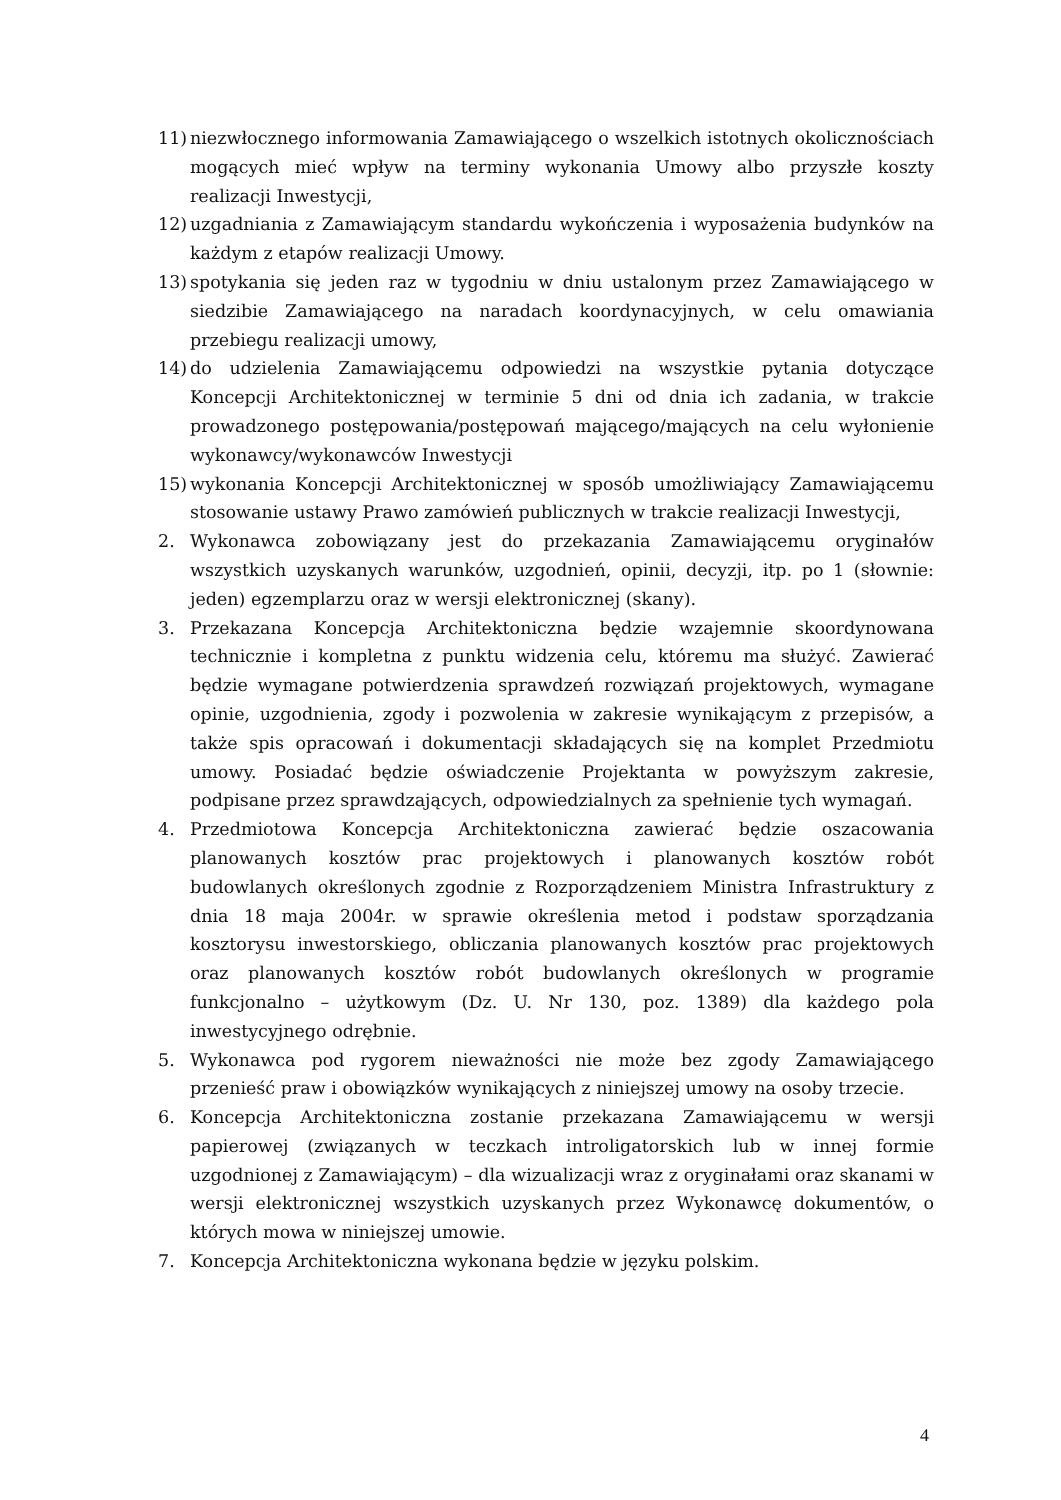11) niezwłocznego informowania Zamawiającego o wszelkich istotnych okolicznościach mogących mieć wpływ na terminy wykonania Umowy albo przyszłe koszty realizacji Inwestycji,
12) uzgadniania z Zamawiającym standardu wykończenia i wyposażenia budynków na każdym z etapów realizacji Umowy.
13) spotykania się jeden raz w tygodniu w dniu ustalonym przez Zamawiającego w siedzibie Zamawiającego na naradach koordynacyjnych, w celu omawiania przebiegu realizacji umowy,
14) do udzielenia Zamawiającemu odpowiedzi na wszystkie pytania dotyczące Koncepcji Architektonicznej w terminie 5 dni od dnia ich zadania, w trakcie prowadzonego postępowania/postępowań mającego/mających na celu wyłonienie wykonawcy/wykonawców Inwestycji
15) wykonania Koncepcji Architektonicznej w sposób umożliwiający Zamawiającemu stosowanie ustawy Prawo zamówień publicznych w trakcie realizacji Inwestycji,
2. Wykonawca zobowiązany jest do przekazania Zamawiającemu oryginałów wszystkich uzyskanych warunków, uzgodnień, opinii, decyzji, itp. po 1 (słownie: jeden) egzemplarzu oraz w wersji elektronicznej (skany).
3. Przekazana Koncepcja Architektoniczna będzie wzajemnie skoordynowana technicznie i kompletna z punktu widzenia celu, któremu ma służyć. Zawierać będzie wymagane potwierdzenia sprawdzeń rozwiązań projektowych, wymagane opinie, uzgodnienia, zgody i pozwolenia w zakresie wynikającym z przepisów, a także spis opracowań i dokumentacji składających się na komplet Przedmiotu umowy. Posiadać będzie oświadczenie Projektanta w powyższym zakresie, podpisane przez sprawdzających, odpowiedzialnych za spełnienie tych wymagań.
4. Przedmiotowa Koncepcja Architektoniczna zawierać będzie oszacowania planowanych kosztów prac projektowych i planowanych kosztów robót budowlanych określonych zgodnie z Rozporządzeniem Ministra Infrastruktury z dnia 18 maja 2004r. w sprawie określenia metod i podstaw sporządzania kosztorysu inwestorskiego, obliczania planowanych kosztów prac projektowych oraz planowanych kosztów robót budowlanych określonych w programie funkcjonalno – użytkowym (Dz. U. Nr 130, poz. 1389) dla każdego pola inwestycyjnego odrębnie.
5. Wykonawca pod rygorem nieważności nie może bez zgody Zamawiającego przenieść praw i obowiązków wynikających z niniejszej umowy na osoby trzecie.
6. Koncepcja Architektoniczna zostanie przekazana Zamawiającemu w wersji papierowej (związanych w teczkach introligatorskich lub w innej formie uzgodnionej z Zamawiającym) – dla wizualizacji wraz z oryginałami oraz skanami w wersji elektronicznej wszystkich uzyskanych przez Wykonawcę dokumentów, o których mowa w niniejszej umowie.
7. Koncepcja Architektoniczna wykonana będzie w języku polskim.
4